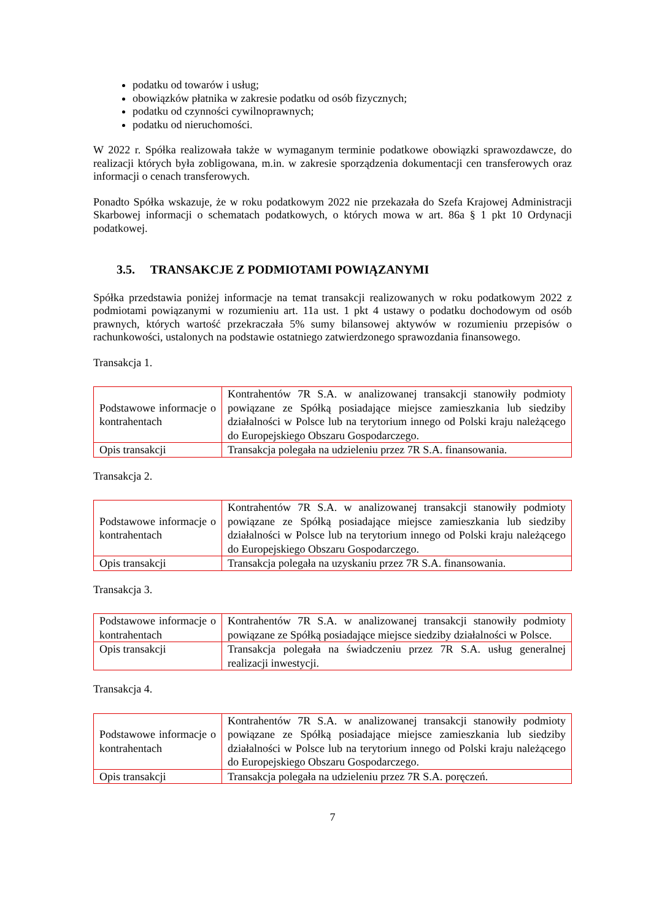podatku od towarów i usług;
obowiązków płatnika w zakresie podatku od osób fizycznych;
podatku od czynności cywilnoprawnych;
podatku od nieruchomości.
W 2022 r. Spółka realizowała także w wymaganym terminie podatkowe obowiązki sprawozdawcze, do realizacji których była zobligowana, m.in. w zakresie sporządzenia dokumentacji cen transferowych oraz informacji o cenach transferowych.
Ponadto Spółka wskazuje, że w roku podatkowym 2022 nie przekazała do Szefa Krajowej Administracji Skarbowej informacji o schematach podatkowych, o których mowa w art. 86a § 1 pkt 10 Ordynacji podatkowej.
3.5. TRANSAKCJE Z PODMIOTAMI POWIĄZANYMI
Spółka przedstawia poniżej informacje na temat transakcji realizowanych w roku podatkowym 2022 z podmiotami powiązanymi w rozumieniu art. 11a ust. 1 pkt 4 ustawy o podatku dochodowym od osób prawnych, których wartość przekraczała 5% sumy bilansowej aktywów w rozumieniu przepisów o rachunkowości, ustalonych na podstawie ostatniego zatwierdzonego sprawozdania finansowego.
Transakcja 1.
| Podstawowe informacje o kontrahentach | Kontrahentów 7R S.A. w analizowanej transakcji stanowiły podmioty powiązane ze Spółką posiadające miejsce zamieszkania lub siedziby działalności w Polsce lub na terytorium innego od Polski kraju należącego do Europejskiego Obszaru Gospodarczego. |
| Opis transakcji | Transakcja polegała na udzieleniu przez 7R S.A. finansowania. |
Transakcja 2.
| Podstawowe informacje o kontrahentach | Kontrahentów 7R S.A. w analizowanej transakcji stanowiły podmioty powiązane ze Spółką posiadające miejsce zamieszkania lub siedziby działalności w Polsce lub na terytorium innego od Polski kraju należącego do Europejskiego Obszaru Gospodarczego. |
| Opis transakcji | Transakcja polegała na uzyskaniu przez 7R S.A. finansowania. |
Transakcja 3.
| Podstawowe informacje o kontrahentach | Kontrahentów 7R S.A. w analizowanej transakcji stanowiły podmioty powiązane ze Spółką posiadające miejsce siedziby działalności w Polsce. |
| Opis transakcji | Transakcja polegała na świadczeniu przez 7R S.A. usług generalnej realizacji inwestycji. |
Transakcja 4.
| Podstawowe informacje o kontrahentach | Kontrahentów 7R S.A. w analizowanej transakcji stanowiły podmioty powiązane ze Spółką posiadające miejsce zamieszkania lub siedziby działalności w Polsce lub na terytorium innego od Polski kraju należącego do Europejskiego Obszaru Gospodarczego. |
| Opis transakcji | Transakcja polegała na udzieleniu przez 7R S.A. poręczeń. |
7